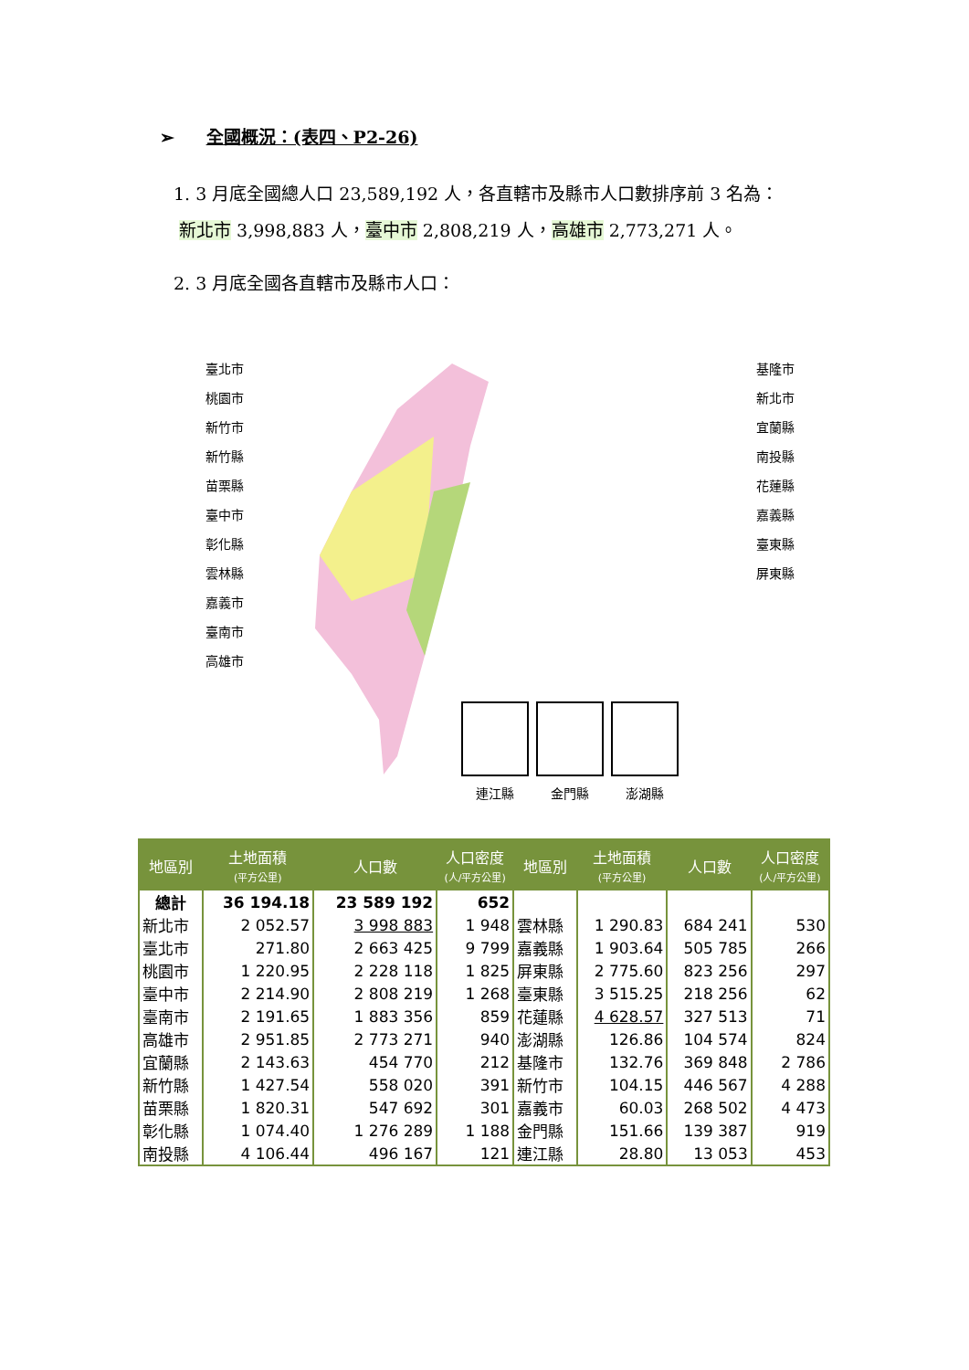➢ 全國概況：(表四、P2-26)
1. 3 月底全國總人口 23,589,192 人，各直轄市及縣市人口數排序前 3 名為：
新北市 3,998,883 人，臺中市 2,808,219 人，高雄市 2,773,271 人。
2. 3 月底全國各直轄市及縣市人口：
臺北市
桃園市
新竹市
新竹縣
苗栗縣
臺中市
彰化縣
雲林縣
嘉義市
臺南市
高雄市
基隆市
新北市
宜蘭縣
南投縣
花蓮縣
嘉義縣
臺東縣
屏東縣
連江縣 金門縣 澎湖縣
| 地區別 | 土地面積 (平方公里) | 人口數 | 人口密度 (人/平方公里) | 地區別 | 土地面積 (平方公里) | 人口數 | 人口密度 (人/平方公里) |
| --- | --- | --- | --- | --- | --- | --- | --- |
| 總計 | 36 194.18 | 23 589 192 | 652 | | | | |
| 新北市 | 2 052.57 | 3 998 883 | 1 948 | 雲林縣 | 1 290.83 | 684 241 | 530 |
| 臺北市 | 271.80 | 2 663 425 | 9 799 | 嘉義縣 | 1 903.64 | 505 785 | 266 |
| 桃園市 | 1 220.95 | 2 228 118 | 1 825 | 屏東縣 | 2 775.60 | 823 256 | 297 |
| 臺中市 | 2 214.90 | 2 808 219 | 1 268 | 臺東縣 | 3 515.25 | 218 256 | 62 |
| 臺南市 | 2 191.65 | 1 883 356 | 859 | 花蓮縣 | 4 628.57 | 327 513 | 71 |
| 高雄市 | 2 951.85 | 2 773 271 | 940 | 澎湖縣 | 126.86 | 104 574 | 824 |
| 宜蘭縣 | 2 143.63 | 454 770 | 212 | 基隆市 | 132.76 | 369 848 | 2 786 |
| 新竹縣 | 1 427.54 | 558 020 | 391 | 新竹市 | 104.15 | 446 567 | 4 288 |
| 苗栗縣 | 1 820.31 | 547 692 | 301 | 嘉義市 | 60.03 | 268 502 | 4 473 |
| 彰化縣 | 1 074.40 | 1 276 289 | 1 188 | 金門縣 | 151.66 | 139 387 | 919 |
| 南投縣 | 4 106.44 | 496 167 | 121 | 連江縣 | 28.80 | 13 053 | 453 |